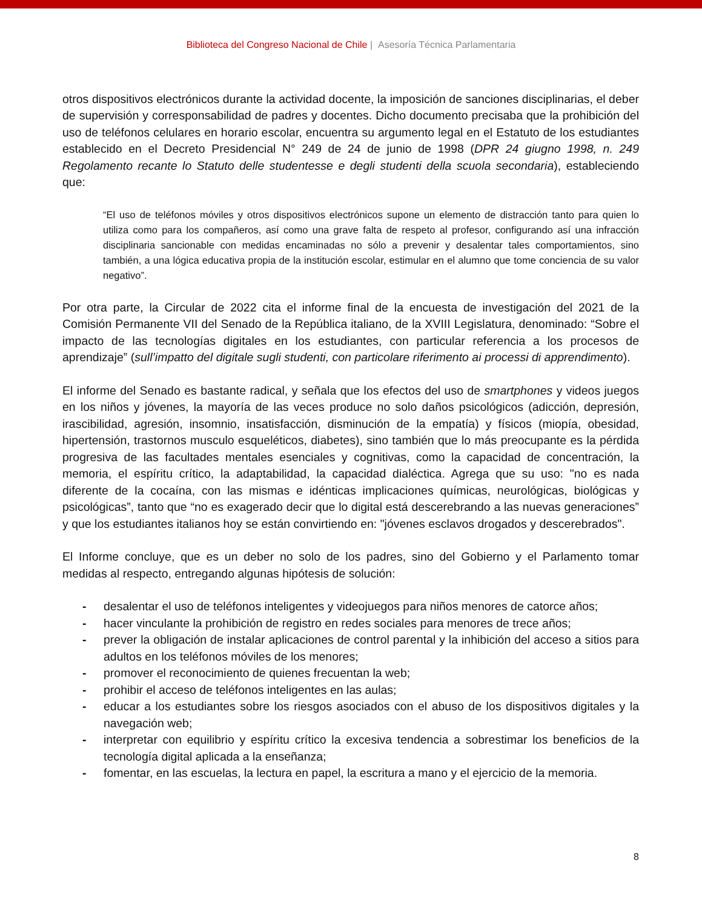Biblioteca del Congreso Nacional de Chile | Asesoría Técnica Parlamentaria
otros dispositivos electrónicos durante la actividad docente, la imposición de sanciones disciplinarias, el deber de supervisión y corresponsabilidad de padres y docentes. Dicho documento precisaba que la prohibición del uso de teléfonos celulares en horario escolar, encuentra su argumento legal en el Estatuto de los estudiantes establecido en el Decreto Presidencial N° 249 de 24 de junio de 1998 (DPR 24 giugno 1998, n. 249 Regolamento recante lo Statuto delle studentesse e degli studenti della scuola secondaria), estableciendo que:
“El uso de teléfonos móviles y otros dispositivos electrónicos supone un elemento de distracción tanto para quien lo utiliza como para los compañeros, así como una grave falta de respeto al profesor, configurando así una infracción disciplinaria sancionable con medidas encaminadas no sólo a prevenir y desalentar tales comportamientos, sino también, a una lógica educativa propia de la institución escolar, estimular en el alumno que tome conciencia de su valor negativo”.
Por otra parte, la Circular de 2022 cita el informe final de la encuesta de investigación del 2021 de la Comisión Permanente VII del Senado de la República italiano, de la XVIII Legislatura, denominado: “Sobre el impacto de las tecnologías digitales en los estudiantes, con particular referencia a los procesos de aprendizaje” (sull’impatto del digitale sugli studenti, con particolare riferimento ai processi di apprendimento).
El informe del Senado es bastante radical, y señala que los efectos del uso de smartphones y videos juegos en los niños y jóvenes, la mayoría de las veces produce no solo daños psicológicos (adicción, depresión, irascibilidad, agresión, insomnio, insatisfacción, disminución de la empatía) y físicos (miopía, obesidad, hipertensión, trastornos musculo esqueléticos, diabetes), sino también que lo más preocupante es la pérdida progresiva de las facultades mentales esenciales y cognitivas, como la capacidad de concentración, la memoria, el espíritu crítico, la adaptabilidad, la capacidad dialéctica. Agrega que su uso: "no es nada diferente de la cocaína, con las mismas e idénticas implicaciones químicas, neurológicas, biológicas y psicológicas”, tanto que “no es exagerado decir que lo digital está descerebrando a las nuevas generaciones” y que los estudiantes italianos hoy se están convirtiendo en: "jóvenes esclavos drogados y descerebrados".
El Informe concluye, que es un deber no solo de los padres, sino del Gobierno y el Parlamento tomar medidas al respecto, entregando algunas hipótesis de solución:
- desalentar el uso de teléfonos inteligentes y videojuegos para niños menores de catorce años;
- hacer vinculante la prohibición de registro en redes sociales para menores de trece años;
- prever la obligación de instalar aplicaciones de control parental y la inhibición del acceso a sitios para adultos en los teléfonos móviles de los menores;
- promover el reconocimiento de quienes frecuentan la web;
- prohibir el acceso de teléfonos inteligentes en las aulas;
- educar a los estudiantes sobre los riesgos asociados con el abuso de los dispositivos digitales y la navegación web;
- interpretar con equilibrio y espíritu crítico la excesiva tendencia a sobrestimar los beneficios de la tecnología digital aplicada a la enseñanza;
- fomentar, en las escuelas, la lectura en papel, la escritura a mano y el ejercicio de la memoria.
8